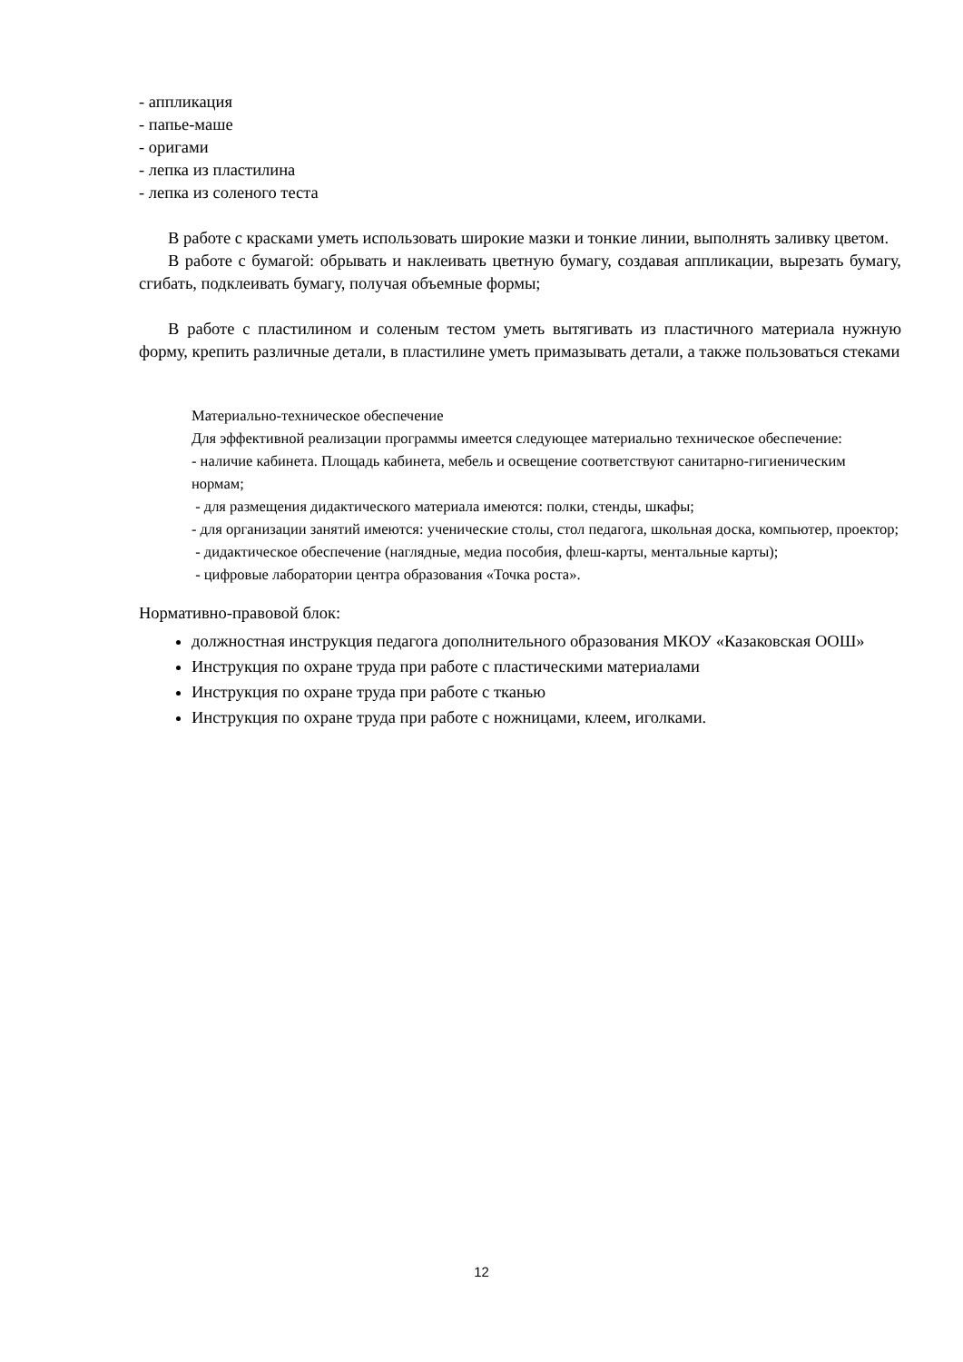- аппликация
- папье-маше
- оригами
- лепка из пластилина
- лепка из соленого теста
В работе с красками уметь использовать широкие мазки и тонкие линии, выполнять заливку цветом.
В работе с бумагой: обрывать и наклеивать цветную бумагу, создавая аппликации, вырезать бумагу, сгибать, подклеивать бумагу, получая объемные формы;
В работе с пластилином и соленым тестом уметь вытягивать из пластичного материала нужную форму, крепить различные детали, в пластилине уметь примазывать детали, а также пользоваться стеками
Материально-техническое обеспечение
Для эффективной реализации программы имеется следующее материально техническое обеспечение:
- наличие кабинета. Площадь кабинета, мебель и освещение соответствуют санитарно-гигиеническим нормам;
- для размещения дидактического материала имеются: полки, стенды, шкафы;
- для организации занятий имеются: ученические столы, стол педагога, школьная доска, компьютер, проектор;
- дидактическое обеспечение (наглядные, медиа пособия, флеш-карты, ментальные карты);
- цифровые лаборатории центра образования «Точка роста».
Нормативно-правовой блок:
должностная инструкция педагога дополнительного образования МКОУ «Казаковская ООШ»
Инструкция по охране труда при работе с пластическими материалами
Инструкция по охране труда при работе с тканью
Инструкция по охране труда при работе с ножницами, клеем, иголками.
12